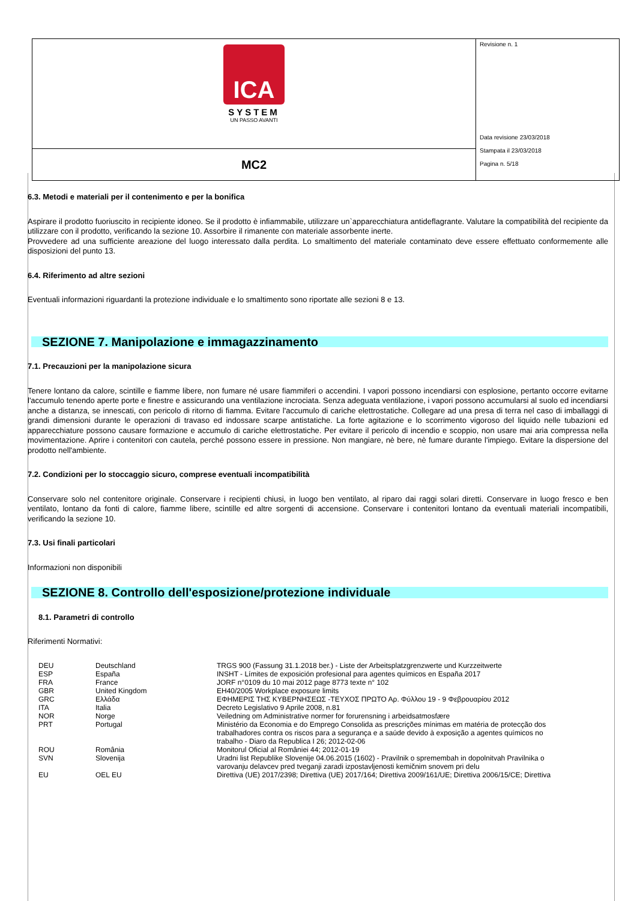| ICA SYSTEM UN PASSO AVANTI | Revisione n. 1 Data revisione 23/03/2018 Stampata il 23/03/2018 Pagina n. 5/18 |
| MC2 | |
6.3. Metodi e materiali per il contenimento e per la bonifica
Aspirare il prodotto fuoriuscito in recipiente idoneo. Se il prodotto è infiammabile, utilizzare un`apparecchiatura antideflagrante. Valutare la compatibilità del recipiente da utilizzare con il prodotto, verificando la sezione 10. Assorbire il rimanente con materiale assorbente inerte.
Provvedere ad una sufficiente areazione del luogo interessato dalla perdita. Lo smaltimento del materiale contaminato deve essere effettuato conformemente alle disposizioni del punto 13.
6.4. Riferimento ad altre sezioni
Eventuali informazioni riguardanti la protezione individuale e lo smaltimento sono riportate alle sezioni 8 e 13.
SEZIONE 7. Manipolazione e immagazzinamento
7.1. Precauzioni per la manipolazione sicura
Tenere lontano da calore, scintille e fiamme libere, non fumare né usare fiammiferi o accendini. I vapori possono incendiarsi con esplosione, pertanto occorre evitarne l'accumulo tenendo aperte porte e finestre e assicurando una ventilazione incrociata. Senza adeguata ventilazione, i vapori possono accumularsi al suolo ed incendiarsi anche a distanza, se innescati, con pericolo di ritorno di fiamma. Evitare l'accumulo di cariche elettrostatiche. Collegare ad una presa di terra nel caso di imballaggi di grandi dimensioni durante le operazioni di travaso ed indossare scarpe antistatiche. La forte agitazione e lo scorrimento vigoroso del liquido nelle tubazioni ed apparecchiature possono causare formazione e accumulo di cariche elettrostatiche. Per evitare il pericolo di incendio e scoppio, non usare mai aria compressa nella movimentazione. Aprire i contenitori con cautela, perché possono essere in pressione. Non mangiare, nè bere, nè fumare durante l'impiego. Evitare la dispersione del prodotto nell'ambiente.
7.2. Condizioni per lo stoccaggio sicuro, comprese eventuali incompatibilità
Conservare solo nel contenitore originale. Conservare i recipienti chiusi, in luogo ben ventilato, al riparo dai raggi solari diretti. Conservare in luogo fresco e ben ventilato, lontano da fonti di calore, fiamme libere, scintille ed altre sorgenti di accensione. Conservare i contenitori lontano da eventuali materiali incompatibili, verificando la sezione 10.
7.3. Usi finali particolari
Informazioni non disponibili
SEZIONE 8. Controllo dell'esposizione/protezione individuale
8.1. Parametri di controllo
Riferimenti Normativi:
| DEU | Deutschland | TRGS 900 (Fassung 31.1.2018 ber.) - Liste der Arbeitsplatzgrenzwerte und Kurzzeitwerte |
| ESP | España | INSHT - Límites de exposición profesional para agentes químicos en España 2017 |
| FRA | France | JORF n°0109 du 10 mai 2012 page 8773 texte n° 102 |
| GBR | United Kingdom | EH40/2005 Workplace exposure limits |
| GRC | Ελλάδα | ΕΦΗΜΕΡΙΣ ΤΗΣ ΚΥΒΕΡΝΗΣΕΩΣ -ΤΕΥΧΟΣ ΠΡΩΤΟ Αρ. Φύλλου 19 - 9 Φεβρουαρίου 2012 |
| ITA | Italia | Decreto Legislativo 9 Aprile 2008, n.81 |
| NOR | Norge | Veiledning om Administrative normer for forurensning i arbeidsatmosfære |
| PRT | Portugal | Ministério da Economia e do Emprego Consolida as prescrições mínimas em matéria de protecção dos trabalhadores contra os riscos para a segurança e a saúde devido à exposição a agentes químicos no trabalho - Diaro da Republica I 26; 2012-02-06 |
| ROU | România | Monitorul Oficial al României 44; 2012-01-19 |
| SVN | Slovenija | Uradni list Republike Slovenije 04.06.2015 (1602) - Pravilnik o spremembah in dopolnitvah Pravilnika o varovanju delavcev pred tveganji zaradi izpostavljenosti kemičnim snovem pri delu |
| EU | OEL EU | Direttiva (UE) 2017/2398; Direttiva (UE) 2017/164; Direttiva 2009/161/UE; Direttiva 2006/15/CE; Direttiva |